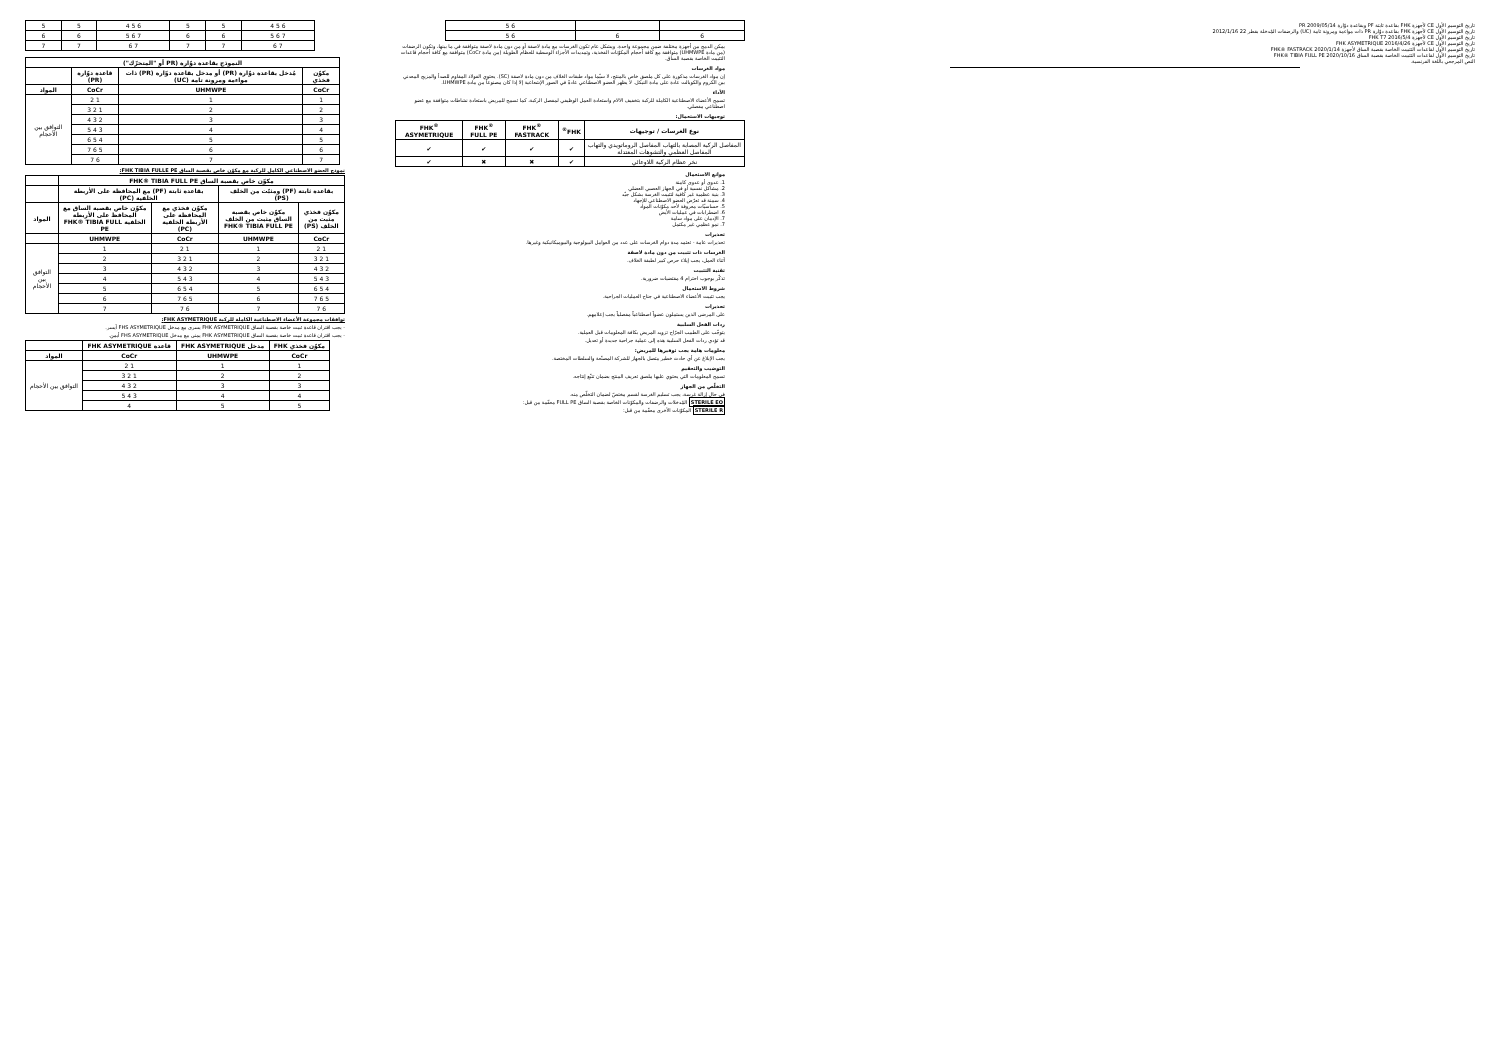| 5 | 5 | 4 5 6 | 5 | 5 | 4 5 6 |
| 6 | 6 | 5 6 7 | 6 | 6 | 5 6 7 |
| 7 | 7 | 6 7 | 7 | 7 | 6 7 |
| النموذج بقاعدة دوّارة (PR أو "المتحرّك") | | | |
| --- | --- | --- | --- |
| مكوّن فخذي | مُدخل بقاعدة دوّارة (PR) أو مدخل بقاعدة دوّارة (PR) ذات مواءمة ومرونة تامة (UC) | قاعدة دوّارة (PR) | |
| CoCr | UHMWPE | CoCr | المواد |
| 1 | 1 | 1 2 | التوافق بين الأحجام |
| 2 | 2 | 1 2 3 | |
| 3 | 3 | 2 3 4 | |
| 4 | 4 | 3 4 5 | |
| 5 | 5 | 4 5 6 | |
| 6 | 6 | 5 6 7 | |
| 7 | 7 | 6 7 | |
نموذج العضو الاصطناعي الكامل للركبة مع مكوّن خاص بقصبة الساق FHK TIBIA FULLE PE:
| مكوّن خاص بقصبة الساق FHK® TIBIA FULL PE | | | | |
| --- | --- | --- | --- | --- |
| بقاعدة ثابتة (PF) ومثبّت من الخلف (PS) | | بقاعدة ثابتة (PF) مع المحافظة على الأربطة الخلفية (PC) | | |
| مكوّن فخذي مثبت من الخلف (PS) | مكوّن خاص بقصبة الساق مثبت من الخلف FHK® TIBIA FULL PE | مكوّن فخذي مع المحافظة على الأربطة الخلفية (PC) | مكوّن خاص بقصبة الساق مع المحافظ على الأربطة الخلفية FHK® TIBIA FULL PE | المواد |
| CoCr | UHMWPE | CoCr | UHMWPE | |
| 1 2 | 1 | 1 2 | 1 | التوافق بين الأحجام |
| 1 2 3 | 2 | 1 2 3 | 2 | |
| 2 3 4 | 3 | 2 3 4 | 3 | |
| 3 4 5 | 4 | 3 4 5 | 4 | |
| 4 5 6 | 5 | 4 5 6 | 5 | |
| 5 6 7 | 6 | 5 6 7 | 6 | |
| 6 7 | 7 | 6 7 | 7 | |
توافقات مجموعة الأعضاء الاصطناعية الكاملة للركبة FHK ASYMETRIQUE:
- يجب اقتران قاعدة ثبيت خاصة بقصبة الساق FHK ASYMETRIQUE يسرى مع مدخل FHS ASYMETRIQUE أيسر.
- يجب اقتران قاعدة ثبيت خاصة بقصبة الساق FHK ASYMETRIQUE يمنى مع مدخل FHS ASYMETRIQUE أيمن.
| مكوّن فخذي FHK | مدخل FHK ASYMETRIQUE | قاعدة FHK ASYMETRIQUE | |
| --- | --- | --- | --- |
| CoCr | UHMWPE | CoCr | المواد |
| 1 | 1 | 1 2 | التوافق بين الأحجام |
| 2 | 2 | 1 2 3 | |
| 3 | 3 | 2 3 4 | |
| 4 | 4 | 3 4 5 | |
| 5 | 5 | 4 | |
| 5 6 | | |
| 5 6 | 6 | 6 |
يمكن الدمج بين أجهزة مختلفة ضمن مجموعة واحدة. ويشكل عام تكون الغرسات مع مادة لاصقة أو من دون مادة لاصقة متوافقة في ما بينها، وتكون الرضفات (من مادة UHMWPE) متوافقة مع كافة أحجام المكوّنات الفخذية، وتمديدات الأجزاء الوسطية للعظام الطويلة (من مادة CoCr) متوافقة مع كافة أحجام قاعدات التثبيت الخاصة بقصبة الساق.
مواد الغرسات
إن مواد الغرسات مذكورة على كل ملصق خاص بالمنتج، لا سيّما مواد طبقات الغلاف من دون مادة لاصقة (SC). يحتوي الفولاذ المقاوم للصدأ والمزيج المعدني بين الكروم والكوبالت عادة على مادة النيكل. لا يظهر العضو الاصطناعي عادةً في الصور الإشعاعية إلا إذا كان مصنوعاً من مادة UHMWPE.
الأداء
تسمح الأعضاء الاصطناعية الكاملة للركبة بتخفيف الالام واستعادة العمل الوظيفي لمفصل الركبة، كما تسمح للمريض باستعادة نشاطات متوافقة مع عضو اصطناعي مفصلي.
توجيهات الاستعمال:
| نوع الغرسات / توجيهات | FHK<sup>®</sup> | FHK<sup>®</sup> FASTRACK | FHK<sup>®</sup> FULL PE | FHK<sup>®</sup> ASYMETRIQUE |
| --- | --- | --- | --- | --- |
| المفاصل الركبة المصابة بالتهاب المفاصل الروماتويدي والتهاب المفاصل العظمي والتشوهات المعتدلة | ✔ | ✔ | ✔ | ✔ |
| نخر عظام الركبة اللاوعائي | ✔ | ✖ | ✖ | ✔ |
موانع الاستعمال
1. عدوى أو عدوى كامنة
2. مشاكل نفسية أو في الجهاز العصبي العضلي
3. بنية عظمية غير كافية لتثبيت الغرسة بشكل جيّد
4. سمنة قد تعرّض العضو الاصطناعي للإجهاد
5. حساسيّات معروفة لأحد مكوّنات المواد
6. اضطرابات في عمليات الأيض
7. الإدمان على مواد سامة
7. نمو عظمي غير مكتمل
تحذيرات
تحذيرات عامة - تعتمد مدة دوام الغرسات على عدد من العوامل البيولوجية والبيوميكانيكية وغيرها.
الغرسات ذات تثبيت من دون مادة لاصقة
أثناء العمل، يجب إيلاء حرص كبير لطبقة الغلاف.
تقنية التثبيت
تذكّر بوجوب احترام 4 مقتضيات ضرورية.
شروط الاستعمال
يجب تثبيت الأعضاء الاصطناعية في جناح العمليات الجراحية.
تحذيرات
على المرضى الذين يستملون عضواً اصطناعياً مفصلياً يجب إعلامهم.
ردات الفعل السلبية
يتوجّب على الطبيب الجرّاح تزويد المريض بكافة المعلومات قبل العملية.
قد تؤدي ردات الفعل السلبية هذه إلى عملية جراحية جديدة أو تعديل.
معلومات هامة يجب توفيرها للمريض:
يجب الإبلاغ عن أي حادث خطير متصل بالجهاز للشركة المصنّعة والسلطات المختصة.
التوضيب والتعقيم
تسمح المعلومات التي يحتوي عليها ملصق تعريف المنتج بضمان تتبّع إنتاجه.
التخلّص من الجهاز
في حال إزالة غرسة، يجب تسليم الغرسة لقسم مختصّ لضمان التخلّص منه.
STERILE EO المُدخلات والرضفات والمكوّنات الخاصة بقصبة الساق FULL PE معقّمة من قبل:
STERILE R المكوّنات الأخرى معقّمة من قبل:
تاريخ التوسيم الأول CE لأجهزة FHK بقاعدة ثابتة PF وبقاعدة دوّارة PR 2009/05/14
تاريخ التوسيم الأول CE لأجهزة FHK بقاعدة دوّارة PR ذات مواءمة ومرونة تامة (UC) والرضفات المُدخلة بقطر 22 2012/1/16
تاريخ التوسيم الأول CE لأجهزة FHK T7 2016/5/4
تاريخ التوسيم الأول CE لأجهزة FHK ASYMETRIQUE 2016/4/26
تاريخ التوسيم الأول لقاعدات التثبيت الخاصة بقصبة الساق لأجهزة FHK® FASTRACK 2020/1/14
تاريخ التوسيم الأول لقاعدات التثبيت الخاصة بقصبة الساق FHK® TIBIA FULL PE 2020/10/16
النص المرجعي باللغة الفرنسية.